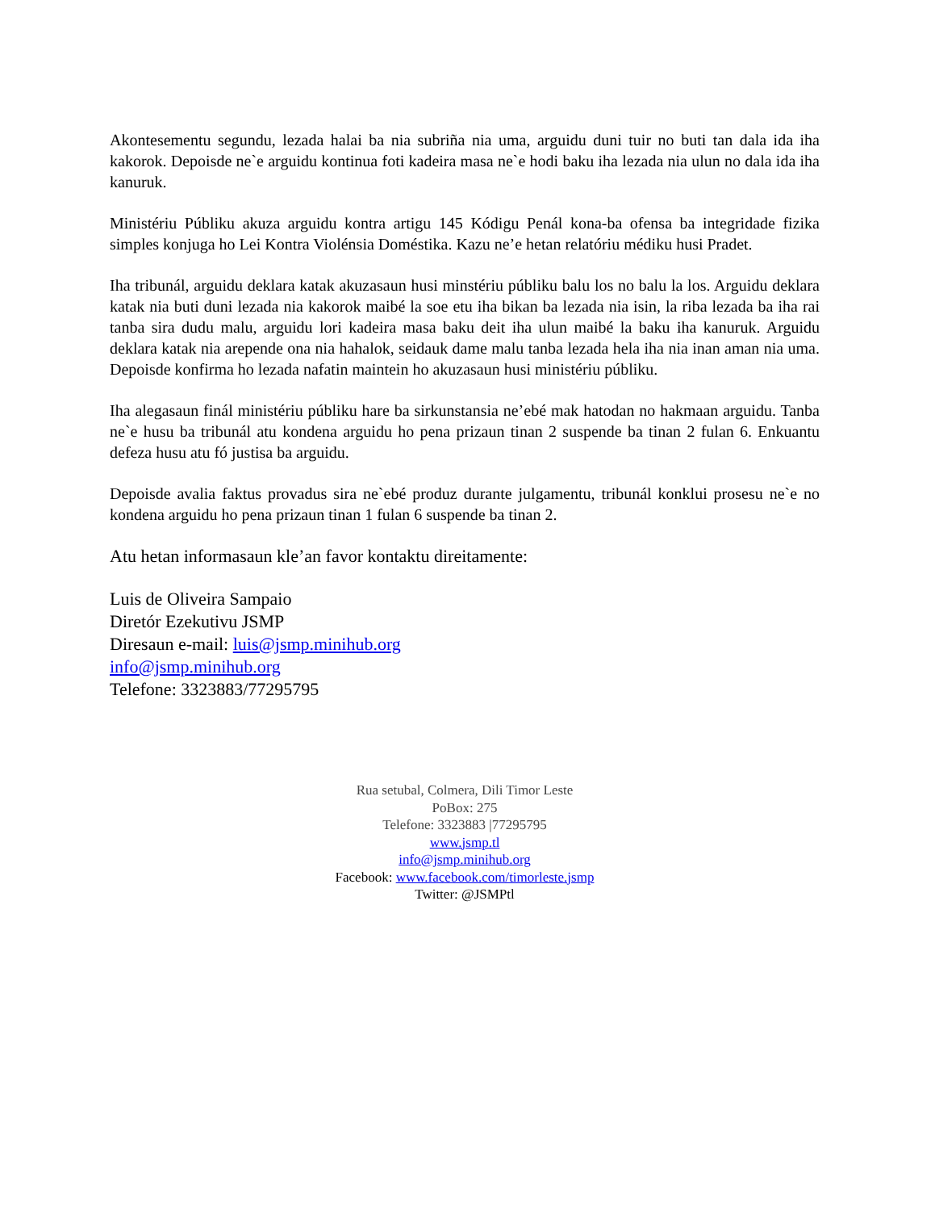Akontesementu segundu, lezada halai ba nia subriña nia uma, arguidu duni tuir no buti tan dala ida iha kakorok. Depoisde ne`e arguidu kontinua foti kadeira masa ne`e hodi baku iha lezada nia ulun no dala ida iha kanuruk.
Ministériu Públiku akuza arguidu kontra artigu 145 Kódigu Penál kona-ba ofensa ba integridade fizika simples konjuga ho Lei Kontra Violénsia Doméstika. Kazu ne’e hetan relatóriu médiku husi Pradet.
Iha tribunál, arguidu deklara katak akuzasaun husi minstériu públiku balu los no balu la los. Arguidu deklara katak nia buti duni lezada nia kakorok maibé la soe etu iha bikan ba lezada nia isin, la riba lezada ba iha rai tanba sira dudu malu, arguidu lori kadeira masa baku deit iha ulun maibé la baku iha kanuruk. Arguidu deklara katak nia arepende ona nia hahalok, seidauk dame malu tanba lezada hela iha nia inan aman nia uma. Depoisde konfirma ho lezada nafatin maintein ho akuzasaun husi ministériu públiku.
Iha alegasaun finál ministériu públiku hare ba sirkunstansia ne’ebé mak hatodan no hakmaan arguidu. Tanba ne`e husu ba tribunál atu kondena arguidu ho pena prizaun tinan 2 suspende ba tinan 2 fulan 6. Enkuantu defeza husu atu fó justisa ba arguidu.
Depoisde avalia faktus provadus sira ne`ebé produz durante julgamentu, tribunál konklui prosesu ne`e no kondena arguidu ho pena prizaun tinan 1 fulan 6 suspende ba tinan 2.
Atu hetan informasaun kle’an favor kontaktu direitamente:
Luis de Oliveira Sampaio
Diretór Ezekutivu JSMP
Diresaun e-mail: luis@jsmp.minihub.org
info@jsmp.minihub.org
Telefone: 3323883/77295795
Rua setubal, Colmera, Dili Timor Leste
PoBox: 275
Telefone: 3323883 |77295795
www.jsmp.tl
info@jsmp.minihub.org
Facebook: www.facebook.com/timorleste.jsmp
Twitter: @JSMPtl